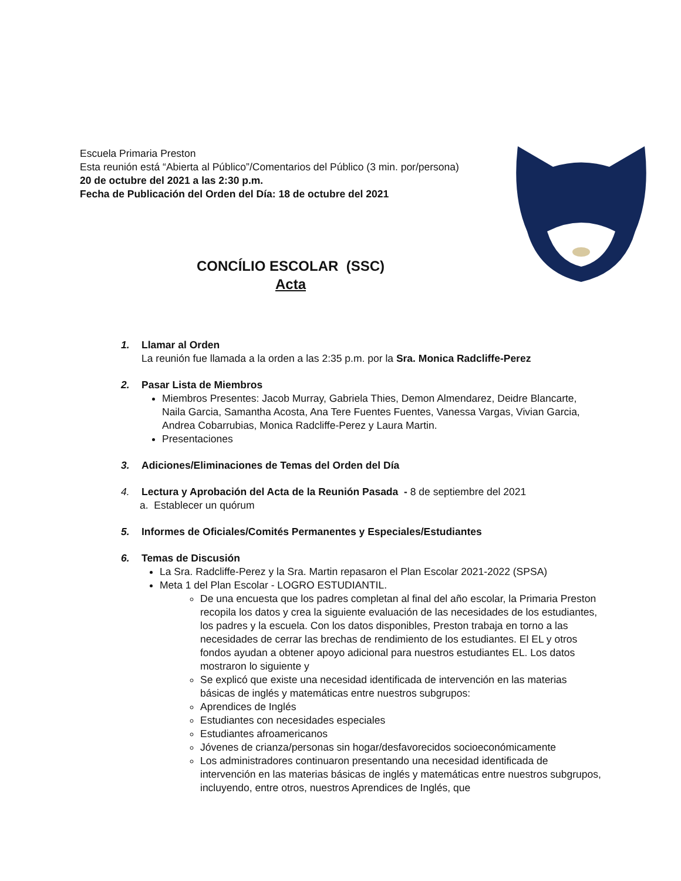Escuela Primaria Preston
Esta reunión está “Abierta al Público”/Comentarios del Público (3 min. por/persona)
20 de octubre del 2021 a las 2:30 p.m.
Fecha de Publicación del Orden del Día: 18 de octubre del 2021
CONCÍLIO ESCOLAR (SSC)
Acta
1. Llamar al Orden
La reunión fue llamada a la orden a las 2:35 p.m. por la Sra. Monica Radcliffe-Perez
2. Pasar Lista de Miembros
Miembros Presentes: Jacob Murray, Gabriela Thies, Demon Almendarez, Deidre Blancarte, Naila Garcia, Samantha Acosta, Ana Tere Fuentes Fuentes, Vanessa Vargas, Vivian Garcia, Andrea Cobarrubias, Monica Radcliffe-Perez y Laura Martin.
Presentaciones
3. Adiciones/Eliminaciones de Temas del Orden del Día
4. Lectura y Aprobación del Acta de la Reunión Pasada - 8 de septiembre del 2021
a. Establecer un quórum
5. Informes de Oficiales/Comités Permanentes y Especiales/Estudiantes
6. Temas de Discusión
La Sra. Radcliffe-Perez y la Sra. Martin repasaron el Plan Escolar 2021-2022 (SPSA)
Meta 1 del Plan Escolar - LOGRO ESTUDIANTIL.
De una encuesta que los padres completan al final del año escolar, la Primaria Preston recopila los datos y crea la siguiente evaluación de las necesidades de los estudiantes, los padres y la escuela. Con los datos disponibles, Preston trabaja en torno a las necesidades de cerrar las brechas de rendimiento de los estudiantes. El EL y otros fondos ayudan a obtener apoyo adicional para nuestros estudiantes EL. Los datos mostraron lo siguiente y
Se explicó que existe una necesidad identificada de intervención en las materias básicas de inglés y matemáticas entre nuestros subgrupos:
Aprendices de Inglés
Estudiantes con necesidades especiales
Estudiantes afroamericanos
Jóvenes de crianza/personas sin hogar/desfavorecidos socioeconómicamente
Los administradores continuaron presentando una necesidad identificada de intervención en las materias básicas de inglés y matemáticas entre nuestros subgrupos, incluyendo, entre otros, nuestros Aprendices de Inglés, que